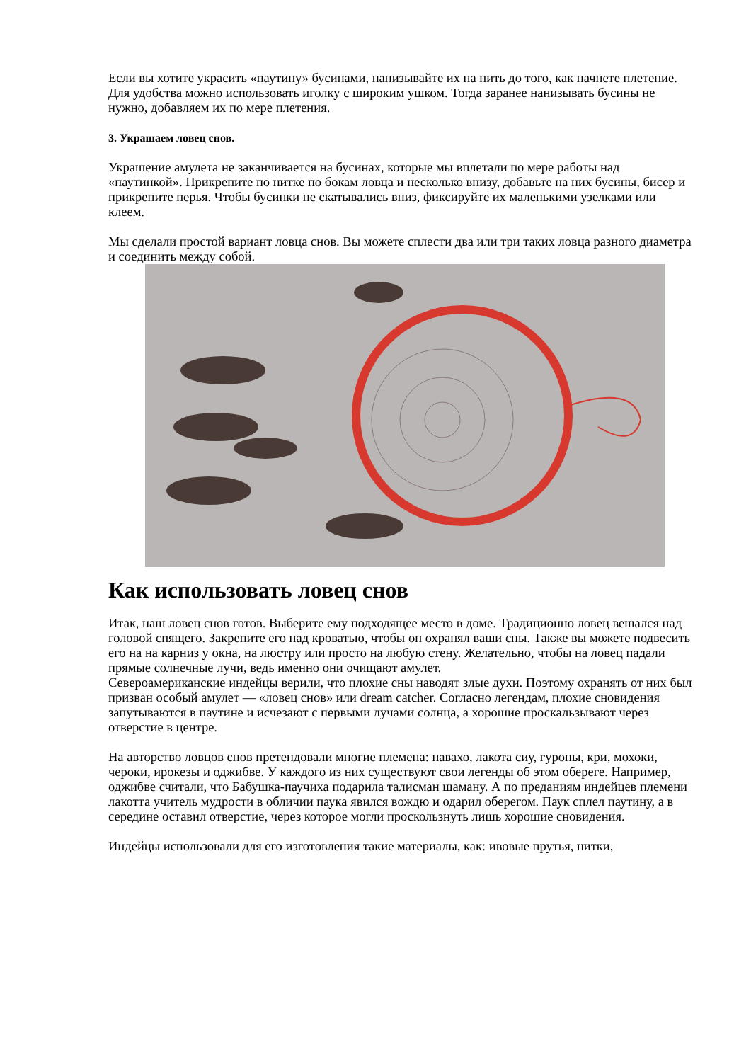Если вы хотите украсить «паутину» бусинами, нанизывайте их на нить до того, как начнете плетение. Для удобства можно использовать иголку с широким ушком. Тогда заранее нанизывать бусины не нужно, добавляем их по мере плетения.
3. Украшаем ловец снов.
Украшение амулета не заканчивается на бусинах, которые мы вплетали по мере работы над «паутинкой». Прикрепите по нитке по бокам ловца и несколько внизу, добавьте на них бусины, бисер и прикрепите перья. Чтобы бусинки не скатывались вниз, фиксируйте их маленькими узелками или клеем.
Мы сделали простой вариант ловца снов. Вы можете сплести два или три таких ловца разного диаметра и соединить между собой.
Как использовать ловец снов
Итак, наш ловец снов готов. Выберите ему подходящее место в доме. Традиционно ловец вешался над головой спящего. Закрепите его над кроватью, чтобы он охранял ваши сны. Также вы можете подвесить его на на карниз у окна, на люстру или просто на любую стену. Желательно, чтобы на ловец падали прямые солнечные лучи, ведь именно они очищают амулет.
Североамериканские индейцы верили, что плохие сны наводят злые духи. Поэтому охранять от них был призван особый амулет — «ловец снов» или dream catcher. Согласно легендам, плохие сновидения запутываются в паутине и исчезают с первыми лучами солнца, а хорошие проскальзывают через отверстие в центре.
На авторство ловцов снов претендовали многие племена: навахо, лакота сиу, гуроны, кри, мохоки, чероки, ирокезы и оджибве. У каждого из них существуют свои легенды об этом обереге. Например, оджибве считали, что Бабушка-паучиха подарила талисман шаману. А по преданиям индейцев племени лакотта учитель мудрости в обличии паука явился вождю и одарил оберегом. Паук сплел паутину, а в середине оставил отверстие, через которое могли проскользнуть лишь хорошие сновидения.
Индейцы использовали для его изготовления такие материалы, как: ивовые прутья, нитки,